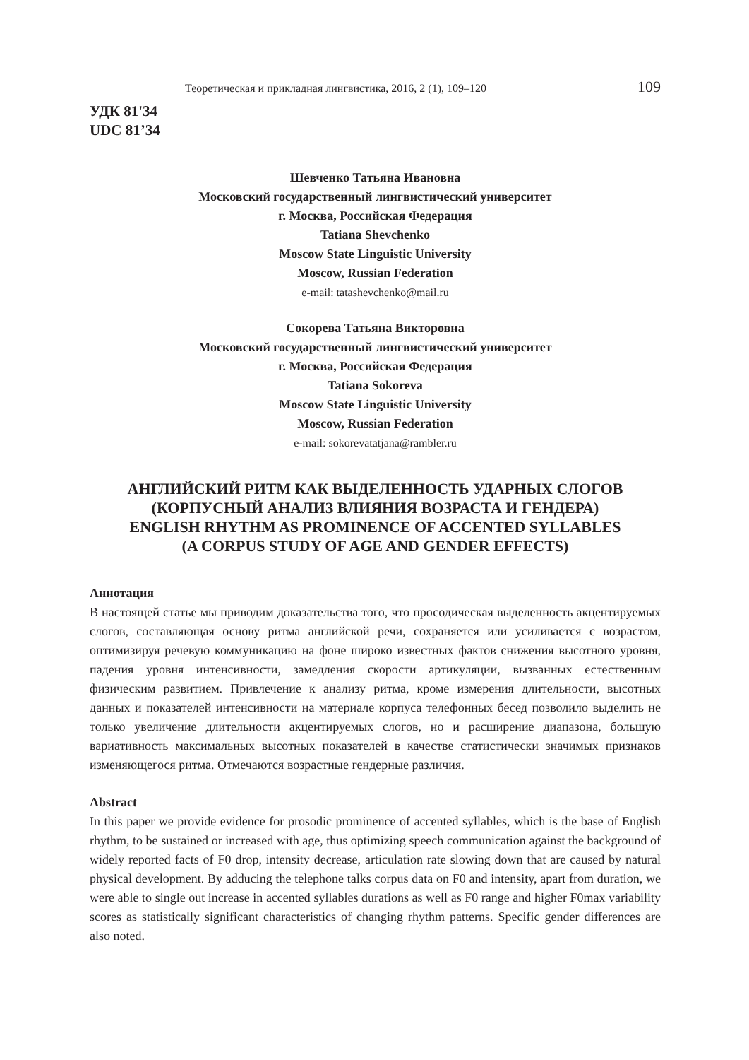Теоретическая и прикладная лингвистика, 2016, 2 (1), 109–120 109
УДК 81'34
UDC 81’34
Шевченко Татьяна Ивановна
Московский государственный лингвистический университет
г. Москва, Российская Федерация
Tatiana Shevchenko
Moscow State Linguistic University
Moscow, Russian Federation
e-mail: tatashevchenko@mail.ru
Сокорева Татьяна Викторовна
Московский государственный лингвистический университет
г. Москва, Российская Федерация
Tatiana Sokoreva
Moscow State Linguistic University
Moscow, Russian Federation
e-mail: sokorevatatjana@rambler.ru
АНГЛИЙСКИЙ РИТМ КАК ВЫДЕЛЕННОСТЬ УДАРНЫХ СЛОГОВ
(КОРПУСНЫЙ АНАЛИЗ ВЛИЯНИЯ ВОЗРАСТА И ГЕНДЕРА)
ENGLISH RHYTHM AS PROMINENCE OF ACCENTED SYLLABLES
(A CORPUS STUDY OF AGE AND GENDER EFFECTS)
Аннотация
В настоящей статье мы приводим доказательства того, что просодическая выделенность акцентируемых слогов, составляющая основу ритма английской речи, сохраняется или усиливается с возрастом, оптимизируя речевую коммуникацию на фоне широко известных фактов снижения высотного уровня, падения уровня интенсивности, замедления скорости артикуляции, вызванных естественным физическим развитием. Привлечение к анализу ритма, кроме измерения длительности, высотных данных и показателей интенсивности на материале корпуса телефонных бесед позволило выделить не только увеличение длительности акцентируемых слогов, но и расширение диапазона, большую вариативность максимальных высотных показателей в качестве статистически значимых признаков изменяющегося ритма. Отмечаются возрастные гендерные различия.
Abstract
In this paper we provide evidence for prosodic prominence of accented syllables, which is the base of English rhythm, to be sustained or increased with age, thus optimizing speech communication against the background of widely reported facts of F0 drop, intensity decrease, articulation rate slowing down that are caused by natural physical development. By adducing the telephone talks corpus data on F0 and intensity, apart from duration, we were able to single out increase in accented syllables durations as well as F0 range and higher F0max variability scores as statistically significant characteristics of changing rhythm patterns. Specific gender differences are also noted.